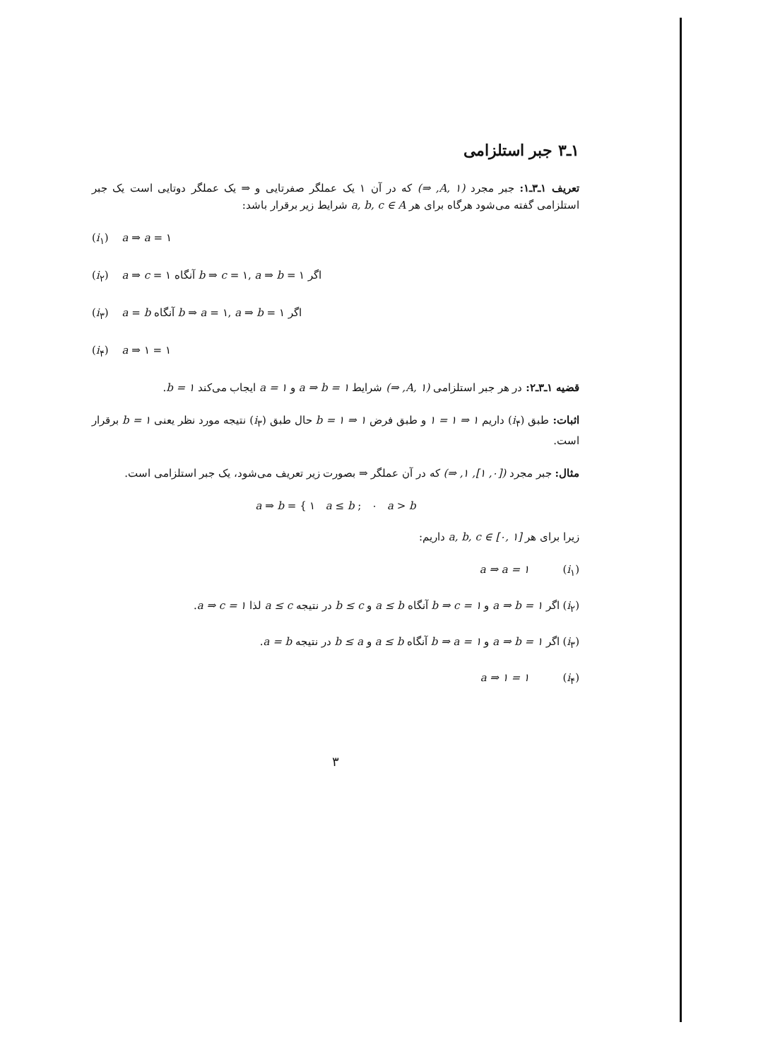۱ـ۳ جبر استلزامی
تعریف ۱ـ۳ـ۱: جبر مجرد (A, ۱, ⇒) که در آن ۱ یک عملگر صفرتایی و ⇒ یک عملگر دوتایی است یک جبر استلزامی گفته می‌شود هرگاه برای هر a, b, c ∈ A شرایط زیر برقرار باشد:
(i<sub>۱</sub>) a ⇒ a = ۱
(i<sub>۲</sub>) a ⇒ c = ۱ آنگاه b ⇒ c = ۱, a ⇒ b = ۱ اگر
(i<sub>۳</sub>) a = b آنگاه b ⇒ a = ۱, a ⇒ b = ۱ اگر
(i<sub>۴</sub>) a ⇒ ۱ = ۱
قضیه ۱ـ۳ـ۲: در هر جبر استلزامی (A, ۱, ⇒) شرایط a ⇒ b = ۱ و a = ۱ ایجاب می‌کند b = ۱.
اثبات: طبق (i<sub>۴</sub>) داریم ۱ ⇒ ۱ = ۱ و طبق فرض ۱ ⇒ b = ۱ حال طبق (i<sub>۳</sub>) نتیجه مورد نظر یعنی b = ۱ برقرار است.
مثال: جبر مجرد ([۰, ۱], ۱, ⇒) که در آن عملگر ⇒ بصورت زیر تعریف می‌شود، یک جبر استلزامی است.
a ⇒ b = { ۱ a ≤ b ; ۰ a > b
زیرا برای هر a, b, c ∈ [۰, ۱] داریم:
(i<sub>۱</sub>) a ⇒ a = ۱
(i<sub>۲</sub>) اگر a ⇒ b = ۱ و b ⇒ c = ۱ آنگاه a ≤ b و b ≤ c در نتیجه a ≤ c لذا a ⇒ c = ۱.
(i<sub>۳</sub>) اگر a ⇒ b = ۱ و b ⇒ a = ۱ آنگاه a ≤ b و b ≤ a در نتیجه a = b.
(i<sub>۴</sub>) a ⇒ ۱ = ۱
۳